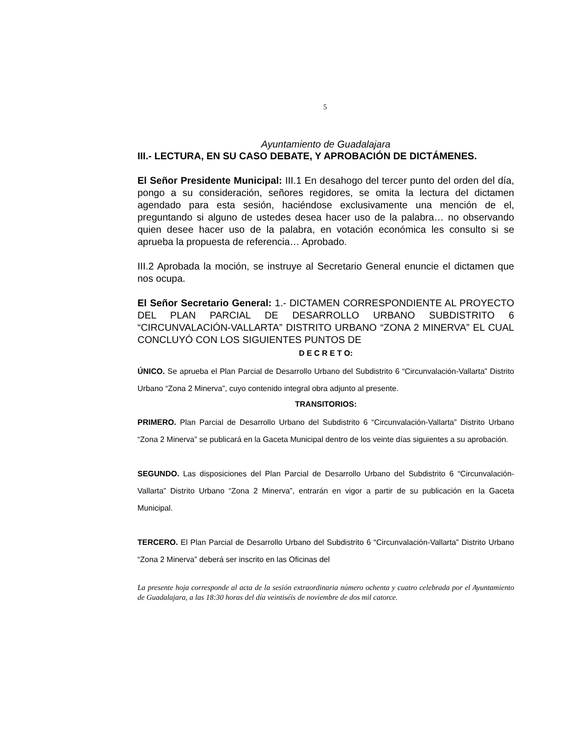5
Ayuntamiento de Guadalajara
III.- LECTURA, EN SU CASO DEBATE, Y APROBACIÓN DE DICTÁMENES.
El Señor Presidente Municipal: III.1 En desahogo del tercer punto del orden del día, pongo a su consideración, señores regidores, se omita la lectura del dictamen agendado para esta sesión, haciéndose exclusivamente una mención de el, preguntando si alguno de ustedes desea hacer uso de la palabra… no observando quien desee hacer uso de la palabra, en votación económica les consulto si se aprueba la propuesta de referencia… Aprobado.
III.2 Aprobada la moción, se instruye al Secretario General enuncie el dictamen que nos ocupa.
El Señor Secretario General: 1.- DICTAMEN CORRESPONDIENTE AL PROYECTO DEL PLAN PARCIAL DE DESARROLLO URBANO SUBDISTRITO 6 “CIRCUNVALACIÓN-VALLARTA” DISTRITO URBANO “ZONA 2 MINERVA” EL CUAL CONCLUYÓ CON LOS SIGUIENTES PUNTOS DE
D E C R E T O:
ÚNICO. Se aprueba el Plan Parcial de Desarrollo Urbano del Subdistrito 6 “Circunvalación-Vallarta” Distrito Urbano “Zona 2 Minerva”, cuyo contenido integral obra adjunto al presente.
TRANSITORIOS:
PRIMERO. Plan Parcial de Desarrollo Urbano del Subdistrito 6 “Circunvalación-Vallarta” Distrito Urbano “Zona 2 Minerva” se publicará en la Gaceta Municipal dentro de los veinte días siguientes a su aprobación.
SEGUNDO. Las disposiciones del Plan Parcial de Desarrollo Urbano del Subdistrito 6 “Circunvalación-Vallarta” Distrito Urbano “Zona 2 Minerva”, entrarán en vigor a partir de su publicación en la Gaceta Municipal.
TERCERO. El Plan Parcial de Desarrollo Urbano del Subdistrito 6 “Circunvalación-Vallarta” Distrito Urbano “Zona 2 Minerva” deberá ser inscrito en las Oficinas del
La presente hoja corresponde al acta de la sesión extraordinaria número ochenta y cuatro celebrada por el Ayuntamiento de Guadalajara, a las 18:30 horas del día veintiséis de noviembre de dos mil catorce.